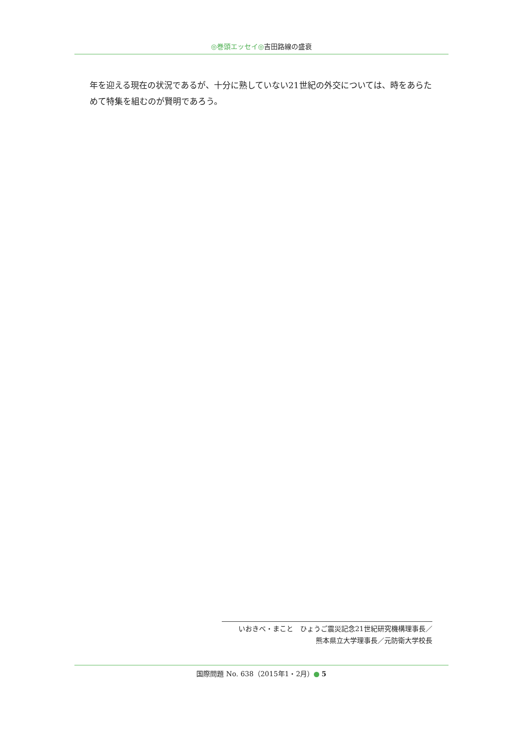◎巻頭エッセイ◎吉田路線の盛衰
年を迎える現在の状況であるが、十分に熟していない21世紀の外交については、時をあらためて特集を組むのが賢明であろう。
いおきべ・まこと　ひょうご震災記念21世紀研究機構理事長／
熊本県立大学理事長／元防衛大学校長
国際問題 No. 638（2015年1・2月） 5